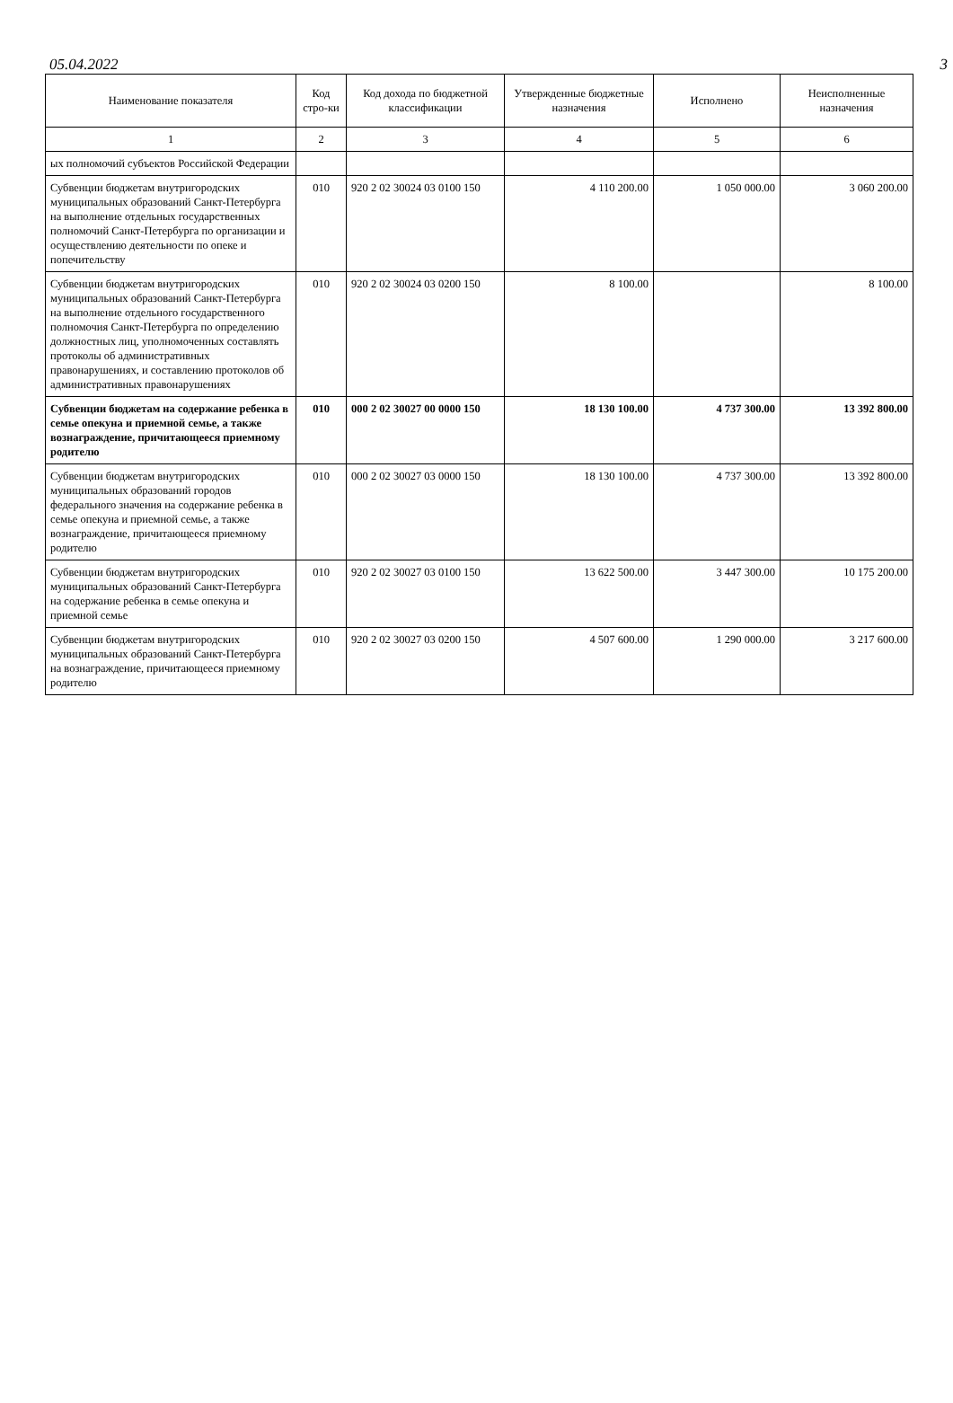05.04.2022 3
| Наименование показателя | Код стро-ки | Код дохода по бюджетной классификации | Утвержденные бюджетные назначения | Исполнено | Неисполненные назначения |
| --- | --- | --- | --- | --- | --- |
| 1 | 2 | 3 | 4 | 5 | 6 |
| ых полномочий субъектов Российской Федерации | | | | | |
| Субвенции бюджетам внутригородских муниципальных образований Санкт-Петербурга на выполнение отдельных государственных полномочий Санкт-Петербурга по организации и осуществлению деятельности по опеке и попечительству | 010 | 920 2 02 30024 03 0100 150 | 4 110 200.00 | 1 050 000.00 | 3 060 200.00 |
| Субвенции бюджетам внутригородских муниципальных образований Санкт-Петербурга на выполнение отдельного государственного полномочия Санкт-Петербурга по определению должностных лиц, уполномоченных составлять протоколы об административных правонарушениях, и составлению протоколов об административных правонарушениях | 010 | 920 2 02 30024 03 0200 150 | 8 100.00 | | 8 100.00 |
| Субвенции бюджетам на содержание ребенка в семье опекуна и приемной семье, а также вознаграждение, причитающееся приемному родителю | 010 | 000 2 02 30027 00 0000 150 | 18 130 100.00 | 4 737 300.00 | 13 392 800.00 |
| Субвенции бюджетам внутригородских муниципальных образований городов федерального значения на содержание ребенка в семье опекуна и приемной семье, а также вознаграждение, причитающееся приемному родителю | 010 | 000 2 02 30027 03 0000 150 | 18 130 100.00 | 4 737 300.00 | 13 392 800.00 |
| Субвенции бюджетам внутригородских муниципальных образований Санкт-Петербурга на содержание ребенка в семье опекуна и приемной семье | 010 | 920 2 02 30027 03 0100 150 | 13 622 500.00 | 3 447 300.00 | 10 175 200.00 |
| Субвенции бюджетам внутригородских муниципальных образований Санкт-Петербурга на вознаграждение, причитающееся приемному родителю | 010 | 920 2 02 30027 03 0200 150 | 4 507 600.00 | 1 290 000.00 | 3 217 600.00 |